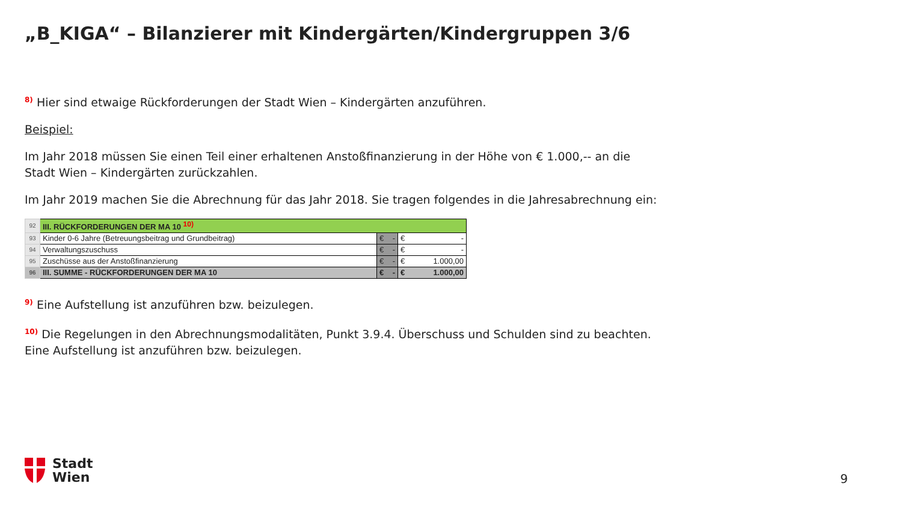„B_KIGA“ – Bilanzierer mit Kindergärten/Kindergruppen 3/6
<sup>8)</sup> Hier sind etwaige Rückforderungen der Stadt Wien – Kindergärten anzuführen.
Beispiel:
Im Jahr 2018 müssen Sie einen Teil einer erhaltenen Anstoßfinanzierung in der Höhe von € 1.000,-- an die Stadt Wien – Kindergärten zurückzahlen.
Im Jahr 2019 machen Sie die Abrechnung für das Jahr 2018. Sie tragen folgendes in die Jahresabrechnung ein:
| 92 | III. RÜCKFORDERUNGEN DER MA 10 <sup>10)</sup> | | |
| 93 | Kinder 0-6 Jahre (Betreuungsbeitrag und Grundbeitrag) | € - | € - |
| 94 | Verwaltungszuschuss | € - | € - |
| 95 | Zuschüsse aus der Anstoßfinanzierung | € - | € 1.000,00 |
| 96 | III. SUMME - RÜCKFORDERUNGEN DER MA 10 | € - | € 1.000,00 |
<sup>9)</sup> Eine Aufstellung ist anzuführen bzw. beizulegen.
<sup>10)</sup> Die Regelungen in den Abrechnungsmodalitäten, Punkt 3.9.4. Überschuss und Schulden sind zu beachten. Eine Aufstellung ist anzuführen bzw. beizulegen.
Stadt
Wien
9